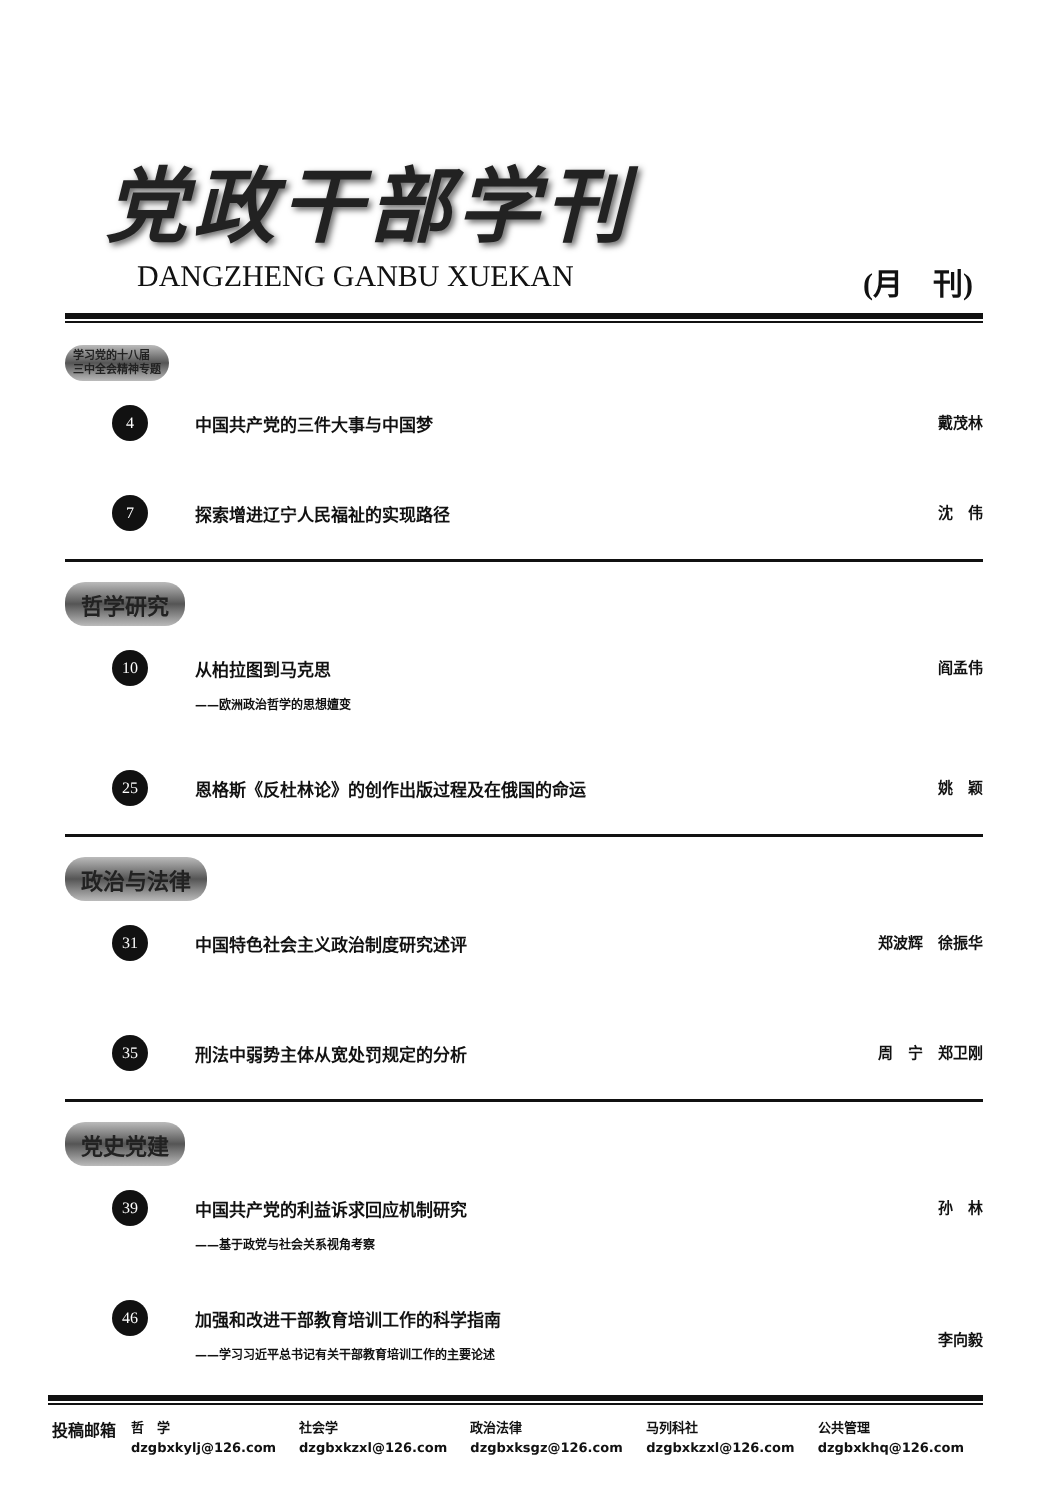党政干部学刊
DANGZHENG GANBU XUEKAN (月　刊)
学习党的十八届
三中全会精神专题
| 4 | 中国共产党的三件大事与中国梦 | 戴茂林 |
| 7 | 探索增进辽宁人民福祉的实现路径 | 沈 伟 |
哲学研究
| 10 | 从柏拉图到马克思 ——欧洲政治哲学的思想嬗变 | 阎孟伟 |
| 25 | 恩格斯《反杜林论》的创作出版过程及在俄国的命运 | 姚 颖 |
政治与法律
| 31 | 中国特色社会主义政治制度研究述评 | 郑波辉 徐振华 |
| 35 | 刑法中弱势主体从宽处罚规定的分析 | 周 宁 郑卫刚 |
党史党建
| 39 | 中国共产党的利益诉求回应机制研究 ——基于政党与社会关系视角考察 | 孙 林 |
| 46 | 加强和改进干部教育培训工作的科学指南 ——学习习近平总书记有关干部教育培训工作的主要论述 | 李向毅 |
| 投稿邮箱 | 哲 学 | 社会学 | 政治法律 | 马列科社 | 公共管理 |
| | dzgbxkylj@126.com | dzgbxkzxl@126.com | dzgbxksgz@126.com | dzgbxkzxl@126.com | dzgbxkhq@126.com |